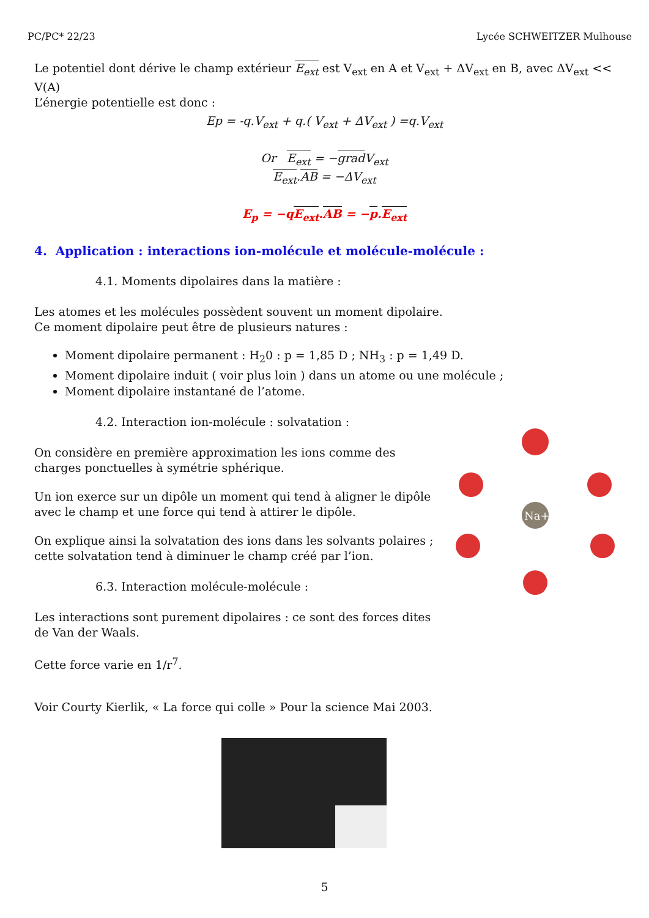PC/PC* 22/23 Lycée SCHWEITZER Mulhouse
Le potentiel dont dérive le champ extérieur E<sub>ext</sub> est V<sub>ext</sub> en A et V<sub>ext</sub> + ΔV<sub>ext</sub> en B, avec ΔV<sub>ext</sub> << V(A)
L’énergie potentielle est donc :
Ep = -q.V<sub>ext</sub> + q.( V<sub>ext</sub> + ΔV<sub>ext</sub> ) =q.V<sub>ext</sub>
Or E<sub>ext</sub> = −grad V<sub>ext</sub>
E<sub>ext</sub>.AB = −ΔV<sub>ext</sub>
E<sub>p</sub> = −qE<sub>ext</sub>.AB = −p.E<sub>ext</sub>
4. Application : interactions ion-molécule et molécule-molécule :
4.1. Moments dipolaires dans la matière :
Les atomes et les molécules possèdent souvent un moment dipolaire.
Ce moment dipolaire peut être de plusieurs natures :
Moment dipolaire permanent : H<sub>2</sub>0 : p = 1,85 D ; NH<sub>3</sub> : p = 1,49 D.
Moment dipolaire induit ( voir plus loin ) dans un atome ou une molécule ;
Moment dipolaire instantané de l’atome.
Na+
4.2. Interaction ion-molécule : solvatation :
On considère en première approximation les ions comme des
charges ponctuelles à symétrie sphérique.
Un ion exerce sur un dipôle un moment qui tend à aligner le dipôle
avec le champ et une force qui tend à attirer le dipôle.
On explique ainsi la solvatation des ions dans les solvants polaires ;
cette solvatation tend à diminuer le champ créé par l’ion.
6.3. Interaction molécule-molécule :
Les interactions sont purement dipolaires : ce sont des forces dites de Van der Waals.
Cette force varie en 1/r<sup>7</sup>.
Voir Courty Kierlik, « La force qui colle » Pour la science Mai 2003.
5